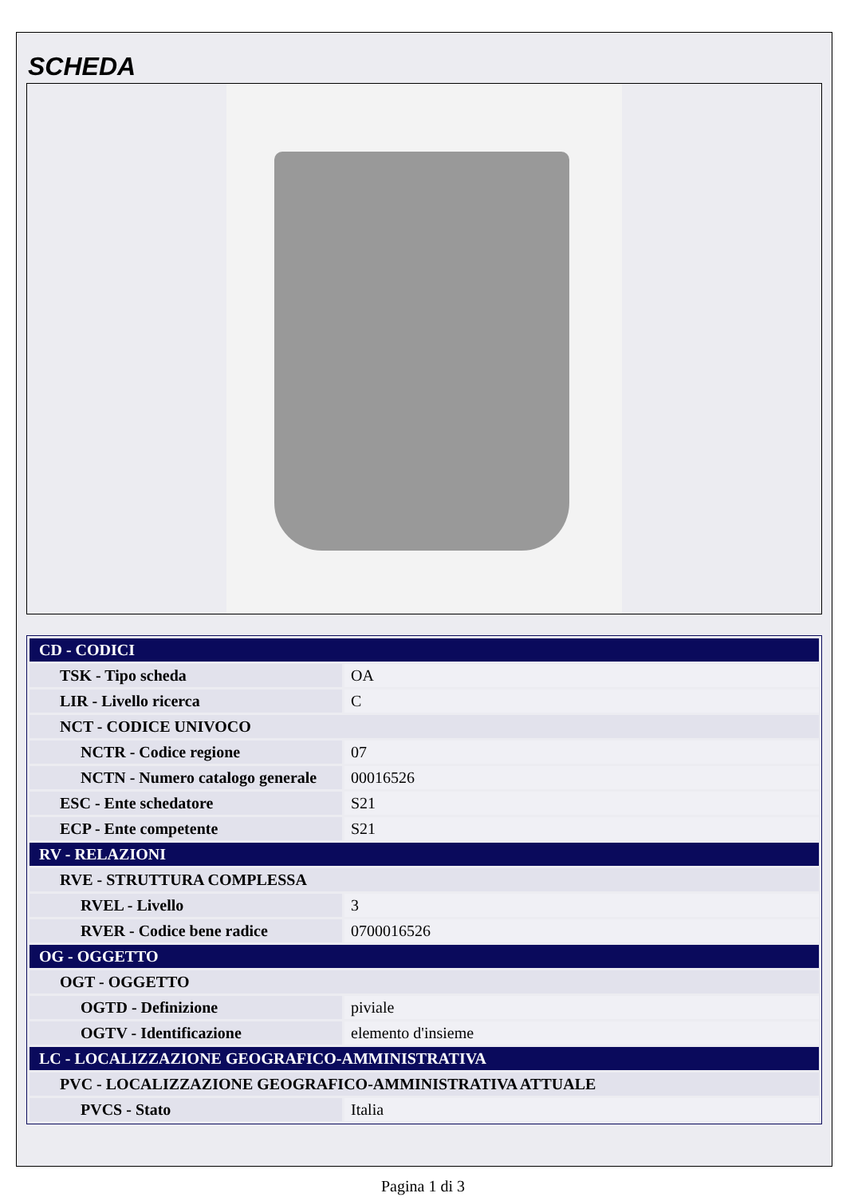SCHEDA
| CD - CODICI | |
| TSK - Tipo scheda | OA |
| LIR - Livello ricerca | C |
| NCT - CODICE UNIVOCO | |
| NCTR - Codice regione | 07 |
| NCTN - Numero catalogo generale | 00016526 |
| ESC - Ente schedatore | S21 |
| ECP - Ente competente | S21 |
| RV - RELAZIONI | |
| RVE - STRUTTURA COMPLESSA | |
| RVEL - Livello | 3 |
| RVER - Codice bene radice | 0700016526 |
| OG - OGGETTO | |
| OGT - OGGETTO | |
| OGTD - Definizione | piviale |
| OGTV - Identificazione | elemento d'insieme |
| LC - LOCALIZZAZIONE GEOGRAFICO-AMMINISTRATIVA | |
| PVC - LOCALIZZAZIONE GEOGRAFICO-AMMINISTRATIVA ATTUALE | |
| PVCS - Stato | Italia |
Pagina 1 di 3